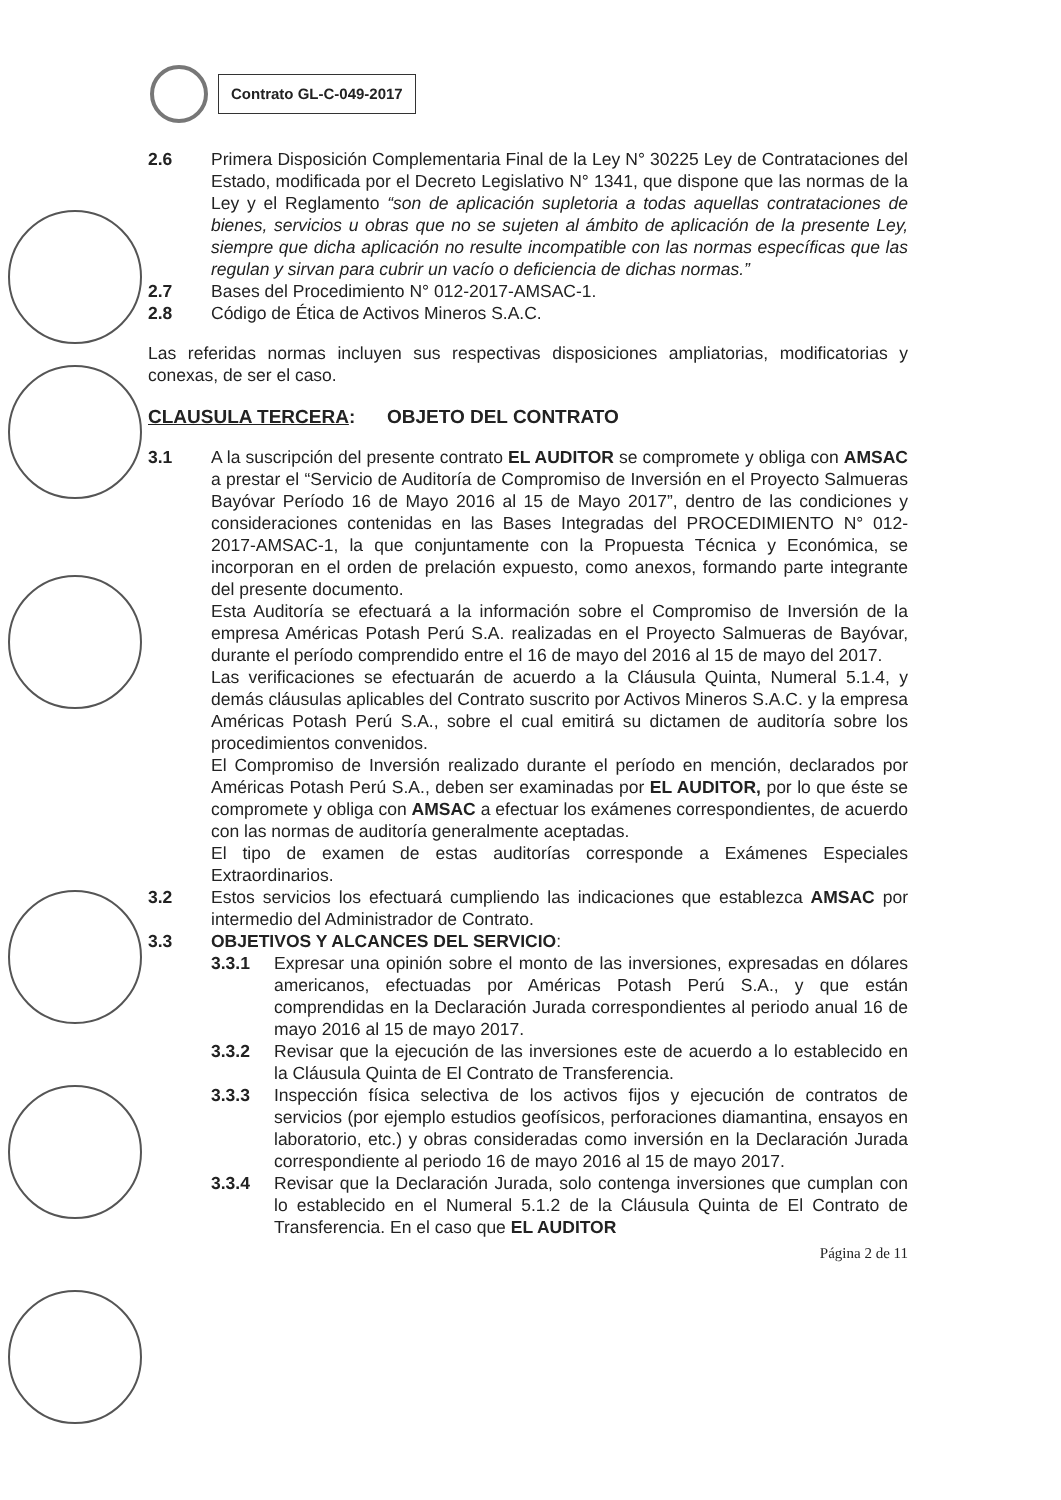Contrato GL-C-049-2017
2.6 Primera Disposición Complementaria Final de la Ley N° 30225 Ley de Contrataciones del Estado, modificada por el Decreto Legislativo N° 1341, que dispone que las normas de la Ley y el Reglamento “son de aplicación supletoria a todas aquellas contrataciones de bienes, servicios u obras que no se sujeten al ámbito de aplicación de la presente Ley, siempre que dicha aplicación no resulte incompatible con las normas específicas que las regulan y sirvan para cubrir un vacío o deficiencia de dichas normas.”
2.7 Bases del Procedimiento N° 012-2017-AMSAC-1.
2.8 Código de Ética de Activos Mineros S.A.C.
Las referidas normas incluyen sus respectivas disposiciones ampliatorias, modificatorias y conexas, de ser el caso.
CLAUSULA TERCERA: OBJETO DEL CONTRATO
3.1 A la suscripción del presente contrato EL AUDITOR se compromete y obliga con AMSAC a prestar el “Servicio de Auditoría de Compromiso de Inversión en el Proyecto Salmueras Bayóvar Período 16 de Mayo 2016 al 15 de Mayo 2017”, dentro de las condiciones y consideraciones contenidas en las Bases Integradas del PROCEDIMIENTO N° 012-2017-AMSAC-1, la que conjuntamente con la Propuesta Técnica y Económica, se incorporan en el orden de prelación expuesto, como anexos, formando parte integrante del presente documento.
Esta Auditoría se efectuará a la información sobre el Compromiso de Inversión de la empresa Américas Potash Perú S.A. realizadas en el Proyecto Salmueras de Bayóvar, durante el período comprendido entre el 16 de mayo del 2016 al 15 de mayo del 2017.
Las verificaciones se efectuarán de acuerdo a la Cláusula Quinta, Numeral 5.1.4, y demás cláusulas aplicables del Contrato suscrito por Activos Mineros S.A.C. y la empresa Américas Potash Perú S.A., sobre el cual emitirá su dictamen de auditoría sobre los procedimientos convenidos.
El Compromiso de Inversión realizado durante el período en mención, declarados por Américas Potash Perú S.A., deben ser examinadas por EL AUDITOR, por lo que éste se compromete y obliga con AMSAC a efectuar los exámenes correspondientes, de acuerdo con las normas de auditoría generalmente aceptadas.
El tipo de examen de estas auditorías corresponde a Exámenes Especiales Extraordinarios.
3.2 Estos servicios los efectuará cumpliendo las indicaciones que establezca AMSAC por intermedio del Administrador de Contrato.
3.3 OBJETIVOS Y ALCANCES DEL SERVICIO:
3.3.1 Expresar una opinión sobre el monto de las inversiones, expresadas en dólares americanos, efectuadas por Américas Potash Perú S.A., y que están comprendidas en la Declaración Jurada correspondientes al periodo anual 16 de mayo 2016 al 15 de mayo 2017.
3.3.2 Revisar que la ejecución de las inversiones este de acuerdo a lo establecido en la Cláusula Quinta de El Contrato de Transferencia.
3.3.3 Inspección física selectiva de los activos fijos y ejecución de contratos de servicios (por ejemplo estudios geofísicos, perforaciones diamantina, ensayos en laboratorio, etc.) y obras consideradas como inversión en la Declaración Jurada correspondiente al periodo 16 de mayo 2016 al 15 de mayo 2017.
3.3.4 Revisar que la Declaración Jurada, solo contenga inversiones que cumplan con lo establecido en el Numeral 5.1.2 de la Cláusula Quinta de El Contrato de Transferencia. En el caso que EL AUDITOR
Página 2 de 11